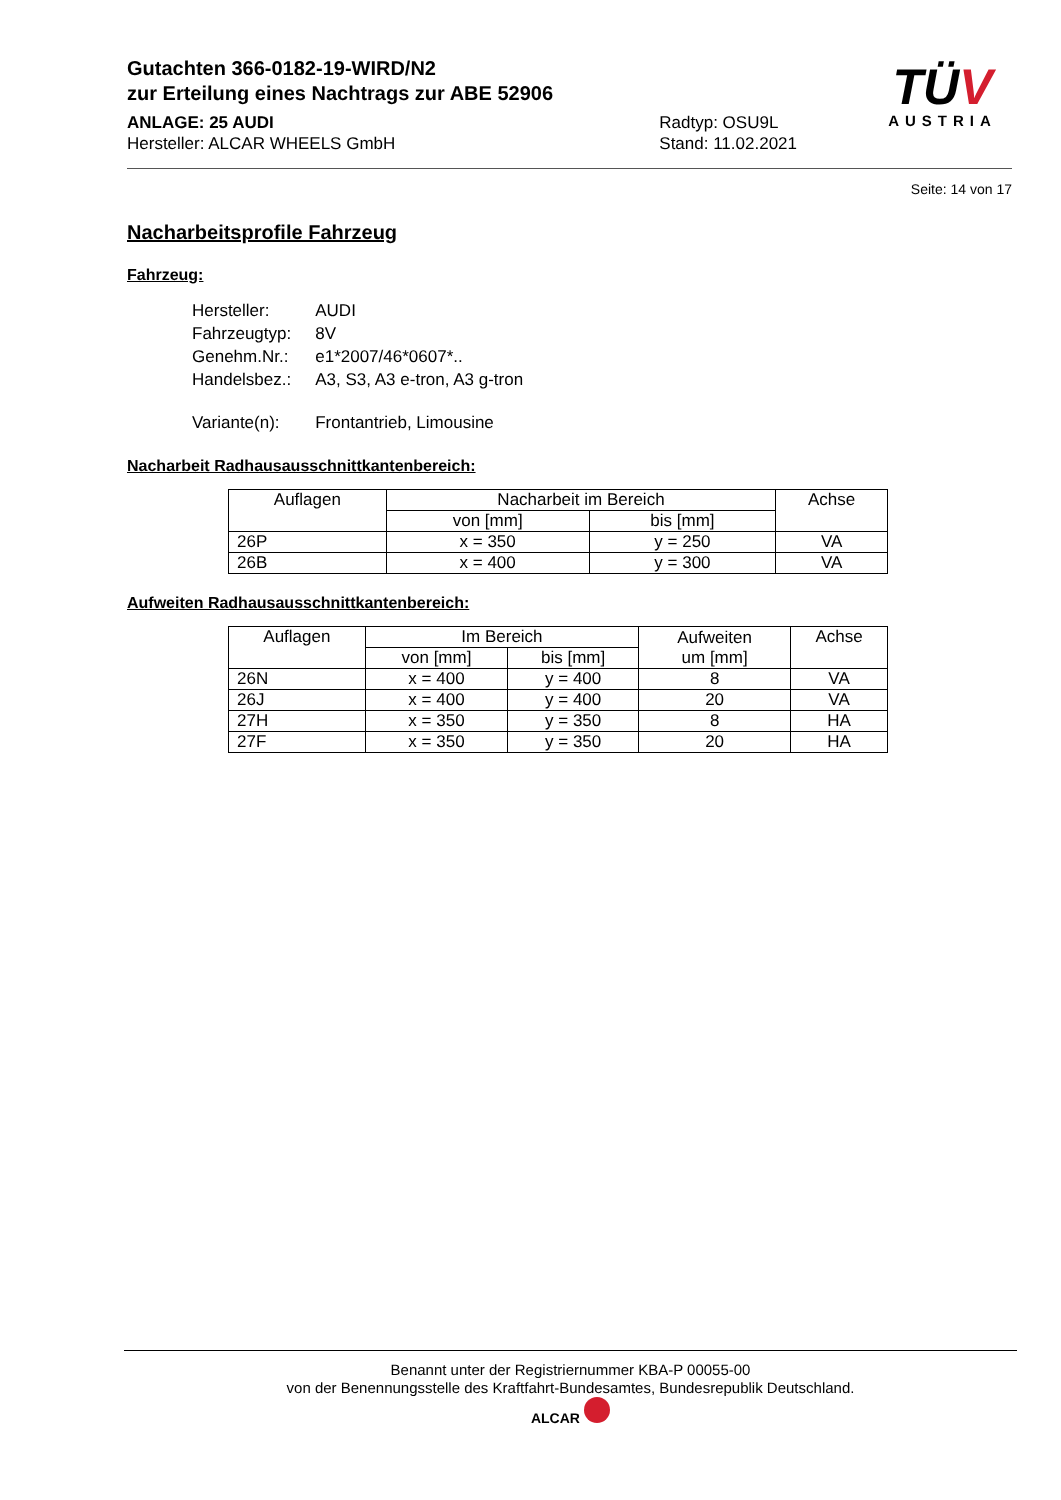TÜV
AUSTRIA
Gutachten 366-0182-19-WIRD/N2
zur Erteilung eines Nachtrags zur ABE 52906
ANLAGE: 25 AUDI
Hersteller: ALCAR WHEELS GmbH
Radtyp: OSU9L
Stand: 11.02.2021
Seite: 14 von 17
Nacharbeitsprofile Fahrzeug
Fahrzeug:
| Hersteller: | AUDI |
| Fahrzeugtyp: | 8V |
| Genehm.Nr.: | e1*2007/46*0607*.. |
| Handelsbez.: | A3, S3, A3 e-tron, A3 g-tron |
| Variante(n): | Frontantrieb, Limousine |
Nacharbeit Radhausausschnittkantenbereich:
| Auflagen | Nacharbeit im Bereich | | Achse |
| --- | --- | --- | --- |
| | von [mm] | bis [mm] | |
| 26P | x = 350 | y = 250 | VA |
| 26B | x = 400 | y = 300 | VA |
Aufweiten Radhausausschnittkantenbereich:
| Auflagen | Im Bereich | | Aufweiten um [mm] | Achse |
| --- | --- | --- | --- | --- |
| | von [mm] | bis [mm] | | |
| 26N | x = 400 | y = 400 | 8 | VA |
| 26J | x = 400 | y = 400 | 20 | VA |
| 27H | x = 350 | y = 350 | 8 | HA |
| 27F | x = 350 | y = 350 | 20 | HA |
Benannt unter der Registriernummer KBA-P 00055-00
von der Benennungsstelle des Kraftfahrt-Bundesamtes, Bundesrepublik Deutschland.
ALCAR